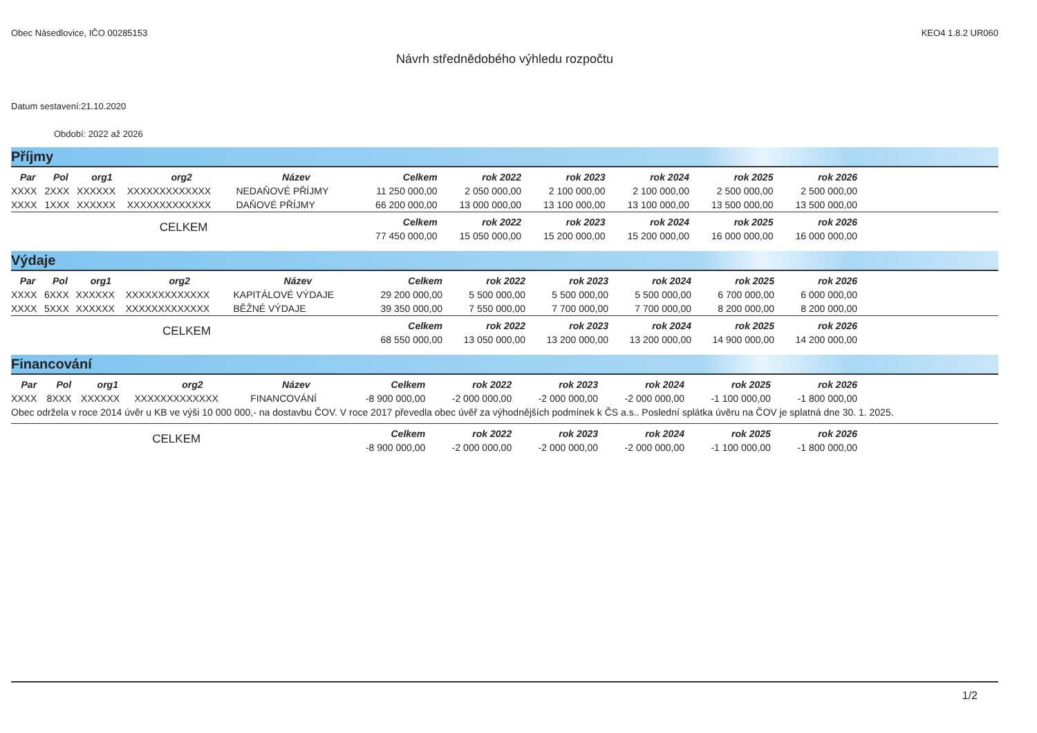Obec Násedlovice, IČO 00285153 KEO4 1.8.2 UR060
Návrh střednědobého výhledu rozpočtu
Datum sestavení:21.10.2020
Období: 2022 až 2026
Příjmy
| Par | Pol | org1 | org2 | Název | Celkem | rok 2022 | rok 2023 | rok 2024 | rok 2025 | rok 2026 | |
| --- | --- | --- | --- | --- | --- | --- | --- | --- | --- | --- | --- |
| XXXX | 2XXX | XXXXXX | XXXXXXXXXXXXX | NEDAŇOVÉ PŘÍJMY | 11 250 000,00 | 2 050 000,00 | 2 100 000,00 | 2 100 000,00 | 2 500 000,00 | 2 500 000,00 | |
| XXXX | 1XXX | XXXXXX | XXXXXXXXXXXXX | DAŇOVÉ PŘÍJMY | 66 200 000,00 | 13 000 000,00 | 13 100 000,00 | 13 100 000,00 | 13 500 000,00 | 13 500 000,00 | |
| CELKEM | | | | | Celkem | rok 2022 | rok 2023 | rok 2024 | rok 2025 | rok 2026 | |
| | | | | | 77 450 000,00 | 15 050 000,00 | 15 200 000,00 | 15 200 000,00 | 16 000 000,00 | 16 000 000,00 | |
Výdaje
| Par | Pol | org1 | org2 | Název | Celkem | rok 2022 | rok 2023 | rok 2024 | rok 2025 | rok 2026 | |
| --- | --- | --- | --- | --- | --- | --- | --- | --- | --- | --- | --- |
| XXXX | 6XXX | XXXXXX | XXXXXXXXXXXXX | KAPITÁLOVÉ VÝDAJE | 29 200 000,00 | 5 500 000,00 | 5 500 000,00 | 5 500 000,00 | 6 700 000,00 | 6 000 000,00 | |
| XXXX | 5XXX | XXXXXX | XXXXXXXXXXXXX | BĚŽNÉ VÝDAJE | 39 350 000,00 | 7 550 000,00 | 7 700 000,00 | 7 700 000,00 | 8 200 000,00 | 8 200 000,00 | |
| CELKEM | | | | | Celkem | rok 2022 | rok 2023 | rok 2024 | rok 2025 | rok 2026 | |
| | | | | | 68 550 000,00 | 13 050 000,00 | 13 200 000,00 | 13 200 000,00 | 14 900 000,00 | 14 200 000,00 | |
Financování
| Par | Pol | org1 | org2 | Název | Celkem | rok 2022 | rok 2023 | rok 2024 | rok 2025 | rok 2026 | |
| --- | --- | --- | --- | --- | --- | --- | --- | --- | --- | --- | --- |
| XXXX | 8XXX | XXXXXX | XXXXXXXXXXXXX | FINANCOVÁNÍ | -8 900 000,00 | -2 000 000,00 | -2 000 000,00 | -2 000 000,00 | -1 100 000,00 | -1 800 000,00 | |
| Obec održela v roce 2014 úvěr u KB ve výši 10 000 000,- na dostavbu ČOV. V roce 2017 převedla obec úvěř za výhodnějších podmínek k ČS a.s.. Poslední splátka úvěru na ČOV je splatná dne 30. 1. 2025. | | | | | | | | | | | |
| CELKEM | | | | | Celkem | rok 2022 | rok 2023 | rok 2024 | rok 2025 | rok 2026 | |
| | | | | | -8 900 000,00 | -2 000 000,00 | -2 000 000,00 | -2 000 000,00 | -1 100 000,00 | -1 800 000,00 | |
1/2